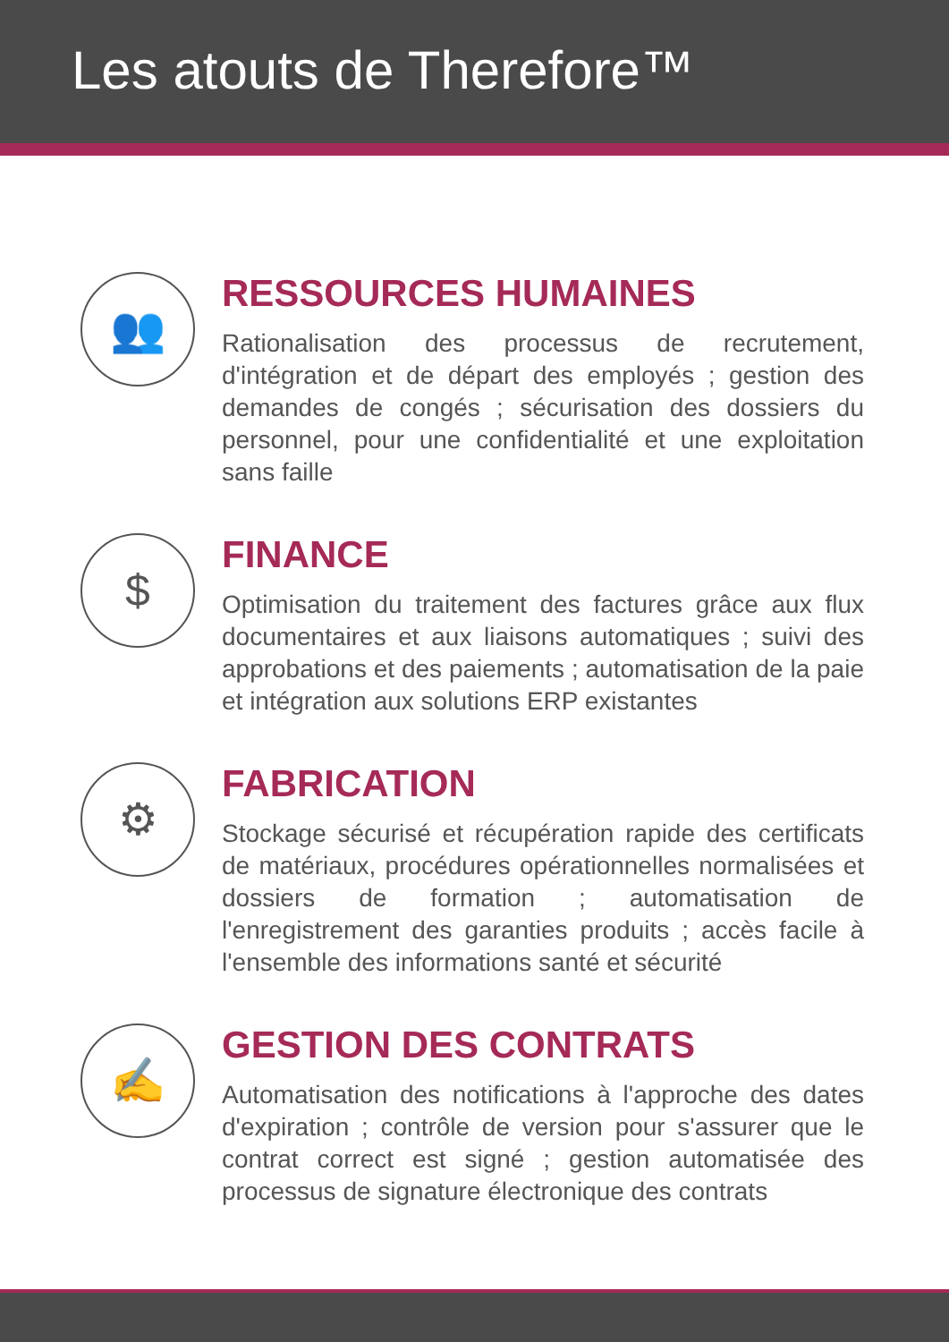Les atouts de Therefore™
👥
RESSOURCES HUMAINES
Rationalisation des processus de recrutement, d'intégration et de départ des employés ; gestion des demandes de congés ; sécurisation des dossiers du personnel, pour une confidentialité et une exploitation sans faille
$
FINANCE
Optimisation du traitement des factures grâce aux flux documentaires et aux liaisons automatiques ; suivi des approbations et des paiements ; automatisation de la paie et intégration aux solutions ERP existantes
⚙
FABRICATION
Stockage sécurisé et récupération rapide des certificats de matériaux, procédures opérationnelles normalisées et dossiers de formation ; automatisation de l'enregistrement des garanties produits ; accès facile à l'ensemble des informations santé et sécurité
✍
GESTION DES CONTRATS
Automatisation des notifications à l'approche des dates d'expiration ; contrôle de version pour s'assurer que le contrat correct est signé ; gestion automatisée des processus de signature électronique des contrats